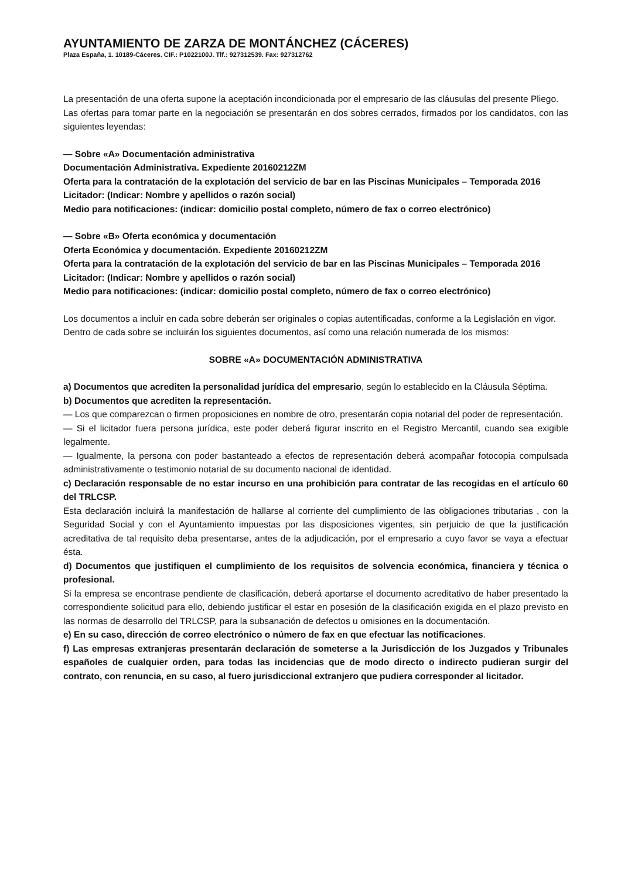AYUNTAMIENTO DE ZARZA DE MONTÁNCHEZ (CÁCERES)
Plaza España, 1. 10189-Cáceres. CIF.: P1022100J. Tlf.: 927312539. Fax: 927312762
La presentación de una oferta supone la aceptación incondicionada por el empresario de las cláusulas del presente Pliego.
Las ofertas para tomar parte en la negociación se presentarán en dos sobres cerrados, firmados por los candidatos, con las siguientes leyendas:
— Sobre «A» Documentación administrativa
Documentación Administrativa. Expediente 20160212ZM
Oferta para la contratación de la explotación del servicio de bar en las Piscinas Municipales – Temporada 2016
Licitador: (Indicar: Nombre y apellidos o razón social)
Medio para notificaciones: (indicar: domicilio postal completo, número de fax o correo electrónico)
— Sobre «B» Oferta económica y documentación
Oferta Económica y documentación. Expediente 20160212ZM
Oferta para la contratación de la explotación del servicio de bar en las Piscinas Municipales – Temporada 2016
Licitador: (Indicar: Nombre y apellidos o razón social)
Medio para notificaciones: (indicar: domicilio postal completo, número de fax o correo electrónico)
Los documentos a incluir en cada sobre deberán ser originales o copias autentificadas, conforme a la Legislación en vigor.
Dentro de cada sobre se incluirán los siguientes documentos, así como una relación numerada de los mismos:
SOBRE «A» DOCUMENTACIÓN ADMINISTRATIVA
a) Documentos que acrediten la personalidad jurídica del empresario, según lo establecido en la Cláusula Séptima.
b) Documentos que acrediten la representación.
— Los que comparezcan o firmen proposiciones en nombre de otro, presentarán copia notarial del poder de representación.
— Si el licitador fuera persona jurídica, este poder deberá figurar inscrito en el Registro Mercantil, cuando sea exigible legalmente.
— Igualmente, la persona con poder bastanteado a efectos de representación deberá acompañar fotocopia compulsada administrativamente o testimonio notarial de su documento nacional de identidad.
c) Declaración responsable de no estar incurso en una prohibición para contratar de las recogidas en el artículo 60 del TRLCSP.
Esta declaración incluirá la manifestación de hallarse al corriente del cumplimiento de las obligaciones tributarias , con la Seguridad Social y con el Ayuntamiento impuestas por las disposiciones vigentes, sin perjuicio de que la justificación acreditativa de tal requisito deba presentarse, antes de la adjudicación, por el empresario a cuyo favor se vaya a efectuar ésta.
d) Documentos que justifiquen el cumplimiento de los requisitos de solvencia económica, financiera y técnica o profesional.
Si la empresa se encontrase pendiente de clasificación, deberá aportarse el documento acreditativo de haber presentado la correspondiente solicitud para ello, debiendo justificar el estar en posesión de la clasificación exigida en el plazo previsto en las normas de desarrollo del TRLCSP, para la subsanación de defectos u omisiones en la documentación.
e) En su caso, dirección de correo electrónico o número de fax en que efectuar las notificaciones.
f) Las empresas extranjeras presentarán declaración de someterse a la Jurisdicción de los Juzgados y Tribunales españoles de cualquier orden, para todas las incidencias que de modo directo o indirecto pudieran surgir del contrato, con renuncia, en su caso, al fuero jurisdiccional extranjero que pudiera corresponder al licitador.